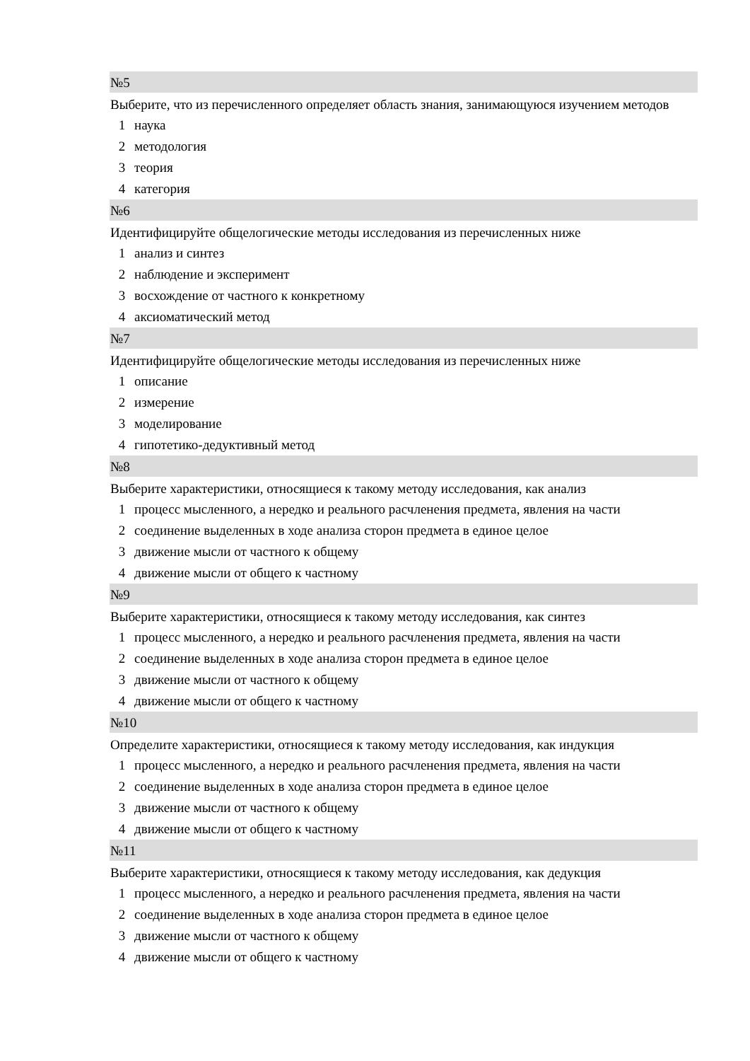№5
Выберите, что из перечисленного определяет область знания, занимающуюся изучением методов
1 наука
2 методология
3 теория
4 категория
№6
Идентифицируйте общелогические методы исследования из перечисленных ниже
1 анализ и синтез
2 наблюдение и эксперимент
3 восхождение от частного к конкретному
4 аксиоматический метод
№7
Идентифицируйте общелогические методы исследования из перечисленных ниже
1 описание
2 измерение
3 моделирование
4 гипотетико-дедуктивный метод
№8
Выберите характеристики, относящиеся к такому методу исследования, как анализ
1 процесс мысленного, а нередко и реального расчленения предмета, явления на части
2 соединение выделенных в ходе анализа сторон предмета в единое целое
3 движение мысли от частного к общему
4 движение мысли от общего к частному
№9
Выберите характеристики, относящиеся к такому методу исследования, как синтез
1 процесс мысленного, а нередко и реального расчленения предмета, явления на части
2 соединение выделенных в ходе анализа сторон предмета в единое целое
3 движение мысли от частного к общему
4 движение мысли от общего к частному
№10
Определите характеристики, относящиеся к такому методу исследования, как индукция
1 процесс мысленного, а нередко и реального расчленения предмета, явления на части
2 соединение выделенных в ходе анализа сторон предмета в единое целое
3 движение мысли от частного к общему
4 движение мысли от общего к частному
№11
Выберите характеристики, относящиеся к такому методу исследования, как дедукция
1 процесс мысленного, а нередко и реального расчленения предмета, явления на части
2 соединение выделенных в ходе анализа сторон предмета в единое целое
3 движение мысли от частного к общему
4 движение мысли от общего к частному